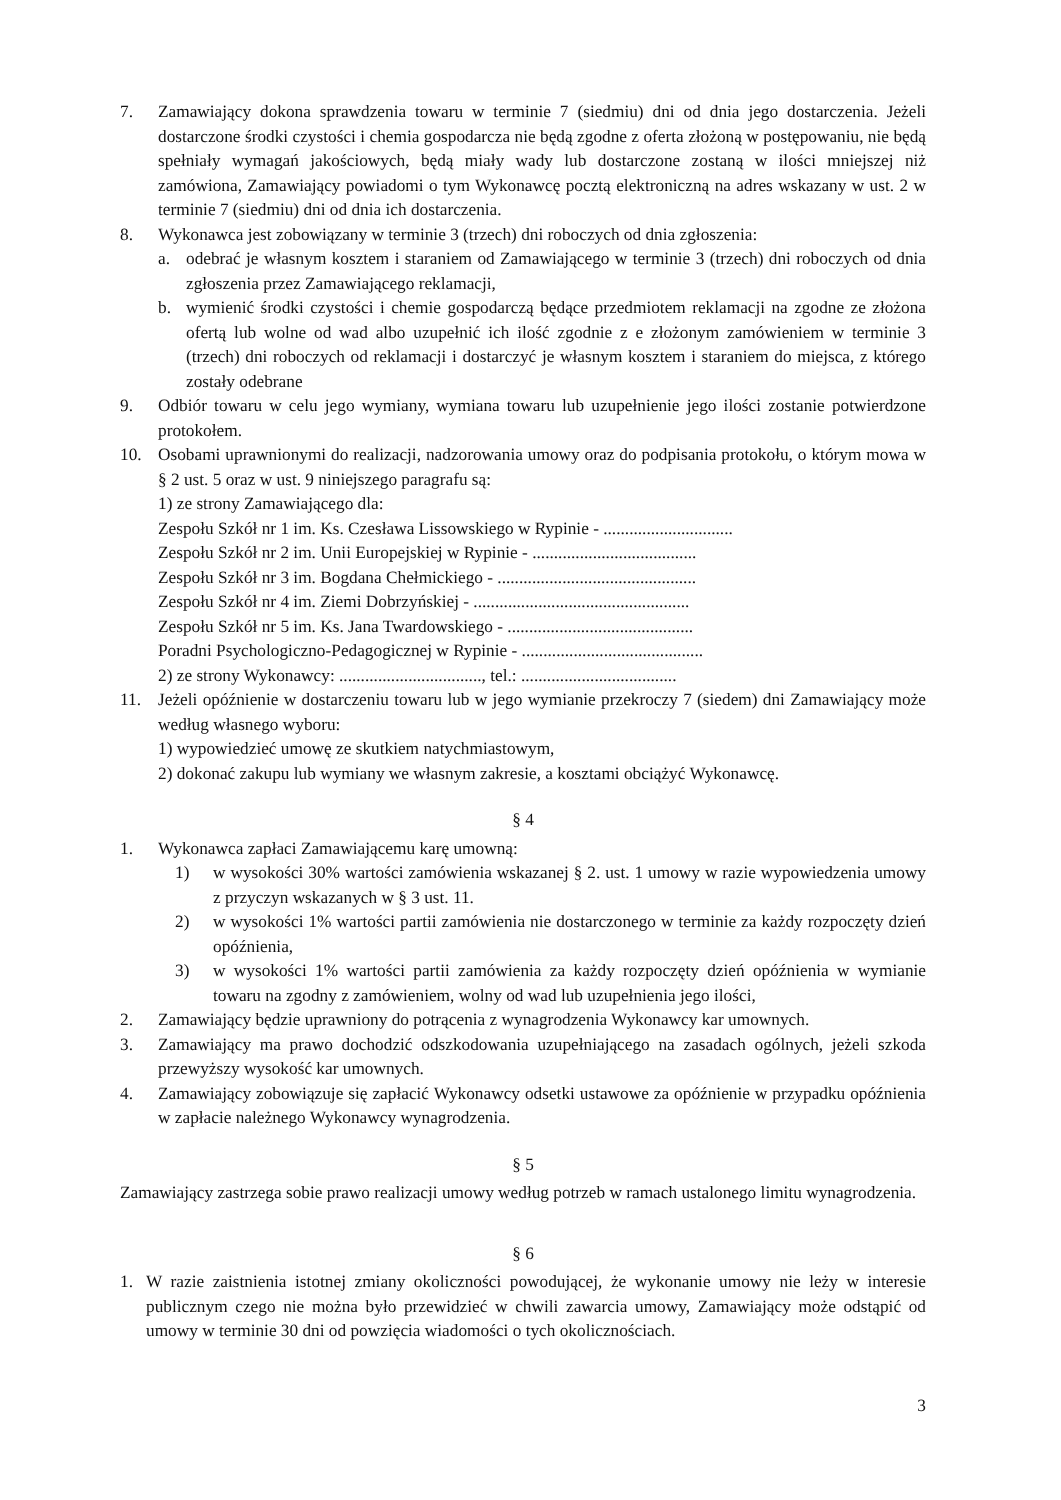7. Zamawiający dokona sprawdzenia towaru w terminie 7 (siedmiu) dni od dnia jego dostarczenia. Jeżeli dostarczone środki czystości i chemia gospodarcza nie będą zgodne z oferta złożoną w postępowaniu, nie będą spełniały wymagań jakościowych, będą miały wady lub dostarczone zostaną w ilości mniejszej niż zamówiona, Zamawiający powiadomi o tym Wykonawcę pocztą elektroniczną na adres wskazany w ust. 2 w terminie 7 (siedmiu) dni od dnia ich dostarczenia.
8. Wykonawca jest zobowiązany w terminie 3 (trzech) dni roboczych od dnia zgłoszenia:
a. odebrać je własnym kosztem i staraniem od Zamawiającego w terminie 3 (trzech) dni roboczych od dnia zgłoszenia przez Zamawiającego reklamacji,
b. wymienić środki czystości i chemie gospodarczą będące przedmiotem reklamacji na zgodne ze złożona ofertą lub wolne od wad albo uzupełnić ich ilość zgodnie z e złożonym zamówieniem w terminie 3 (trzech) dni roboczych od reklamacji i dostarczyć je własnym kosztem i staraniem do miejsca, z którego zostały odebrane
9. Odbiór towaru w celu jego wymiany, wymiana towaru lub uzupełnienie jego ilości zostanie potwierdzone protokołem.
10. Osobami uprawnionymi do realizacji, nadzorowania umowy oraz do podpisania protokołu, o którym mowa w § 2 ust. 5 oraz w ust. 9 niniejszego paragrafu są:
1) ze strony Zamawiającego dla:
Zespołu Szkół nr 1 im. Ks. Czesława Lissowskiego w Rypinie - ..............................
Zespołu Szkół nr 2 im. Unii Europejskiej w Rypinie - ......................................
Zespołu Szkół nr 3 im. Bogdana Chełmickiego - ..............................................
Zespołu Szkół nr 4 im. Ziemi Dobrzyńskiej - ..................................................
Zespołu Szkół nr 5 im. Ks. Jana Twardowskiego - ...........................................
Poradni Psychologiczno-Pedagogicznej w Rypinie - ..........................................
2) ze strony Wykonawcy: ................................., tel.: ....................................
11. Jeżeli opóźnienie w dostarczeniu towaru lub w jego wymianie przekroczy 7 (siedem) dni Zamawiający może według własnego wyboru:
1) wypowiedzieć umowę ze skutkiem natychmiastowym,
2) dokonać zakupu lub wymiany we własnym zakresie, a kosztami obciążyć Wykonawcę.
§ 4
1. Wykonawca zapłaci Zamawiającemu karę umowną:
1) w wysokości 30% wartości zamówienia wskazanej § 2. ust. 1 umowy w razie wypowiedzenia umowy z przyczyn wskazanych w § 3 ust. 11.
2) w wysokości 1% wartości partii zamówienia nie dostarczonego w terminie za każdy rozpoczęty dzień opóźnienia,
3) w wysokości 1% wartości partii zamówienia za każdy rozpoczęty dzień opóźnienia w wymianie towaru na zgodny z zamówieniem, wolny od wad lub uzupełnienia jego ilości,
2. Zamawiający będzie uprawniony do potrącenia z wynagrodzenia Wykonawcy kar umownych.
3. Zamawiający ma prawo dochodzić odszkodowania uzupełniającego na zasadach ogólnych, jeżeli szkoda przewyższy wysokość kar umownych.
4. Zamawiający zobowiązuje się zapłacić Wykonawcy odsetki ustawowe za opóźnienie w przypadku opóźnienia w zapłacie należnego Wykonawcy wynagrodzenia.
§ 5
Zamawiający zastrzega sobie prawo realizacji umowy według potrzeb w ramach ustalonego limitu wynagrodzenia.
§ 6
1. W razie zaistnienia istotnej zmiany okoliczności powodującej, że wykonanie umowy nie leży w interesie publicznym czego nie można było przewidzieć w chwili zawarcia umowy, Zamawiający może odstąpić od umowy w terminie 30 dni od powzięcia wiadomości o tych okolicznościach.
3